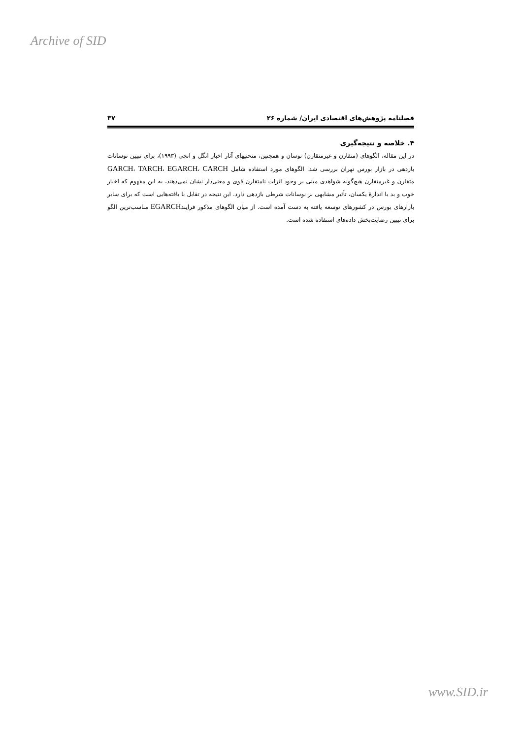Archive of SID
فصلنامه پژوهش‌های اقتصادی ایران/ شماره ۲۶ ۳۷
۴. خلاصه و نتیجه‌گیری
در این مقاله، الگوهای (متقارن و غیرمتقارن) نوسان و همچنین، منحنیهای آثار اخبار انگل و انجی (۱۹۹۳)، برای تبیین نوسانات بازدهی در بازار بورس تهران بررسی شد. الگوهای مورد استفاده شامل GARCH، TARCH، EGARCH، CARCH متقارن و غیرمتقارن هیچ‌گونه شواهدی مبنی بر وجود اثرات نامتقارن قوی و معنی‌دار نشان نمی‌دهند، به این مفهوم که اخبار خوب و بد با اندازهٔ یکسان، تأثیر مشابهی بر نوسانات شرطی بازدهی دارد. این نتیجه در تقابل با یافته‌هایی است که برای سایر بازارهای بورس در کشورهای توسعه یافته به دست آمده است. از میان الگوهای مذکور فرایندEGARCH مناسب‌ترین الگو برای تبیین رضایت‌بخش داده‌های استفاده شده است.
www.SID.ir